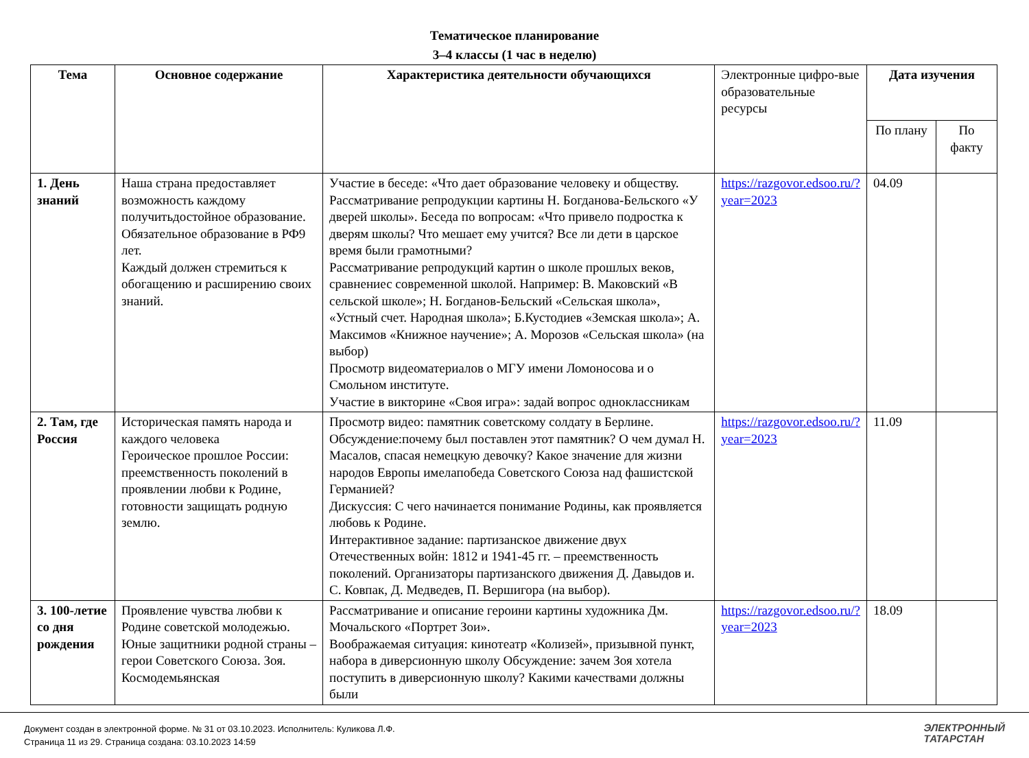Тематическое планирование
3–4 классы (1 час в неделю)
| Тема | Основное содержание | Характеристика деятельности обучающихся | Электронные цифро-вые образовательные ресурсы | Дата изучения | |
| | | | | По плану | По факту |
| 1. День знаний | Наша страна предоставляет возможность каждому получитьдостойное образование. Обязательное образование в РФ9 лет. Каждый должен стремиться к обогащению и расширению своих знаний. | Участие в беседе: «Что дает образование человеку и обществу. Рассматривание репродукции картины Н. Богданова-Бельского «У дверей школы». Беседа по вопросам: «Что привело подростка к дверям школы? Что мешает ему учится? Все ли дети в царское время были грамотными? Рассматривание репродукций картин о школе прошлых веков, сравнениес современной школой. Например: В. Маковский «В сельской школе»; Н. Богданов-Бельский «Сельская школа», «Устный счет. Народная школа»; Б.Кустодиев «Земская школа»; А. Максимов «Книжное научение»; А. Морозов «Сельская школа» (на выбор) Просмотр видеоматериалов о МГУ имени Ломоносова и о Смольном институте. Участие в викторине «Своя игра»: задай вопрос одноклассникам | https://razgovor.edsoo.ru/?year=2023 | 04.09 | |
| 2. Там, где Россия | Историческая память народа и каждого человека Героическое прошлое России: преемственность поколений в проявлении любви к Родине, готовности защищать родную землю. | Просмотр видео: памятник советскому солдату в Берлине. Обсуждение:почему был поставлен этот памятник? О чем думал Н. Масалов, спасая немецкую девочку? Какое значение для жизни народов Европы имелапобеда Советского Союза над фашистской Германией? Дискуссия: С чего начинается понимание Родины, как проявляется любовь к Родине. Интерактивное задание: партизанское движение двух Отечественных войн: 1812 и 1941-45 гг. – преемственность поколений. Организаторы партизанского движения Д. Давыдов и. С. Ковпак, Д. Медведев, П. Вершигора (на выбор). | https://razgovor.edsoo.ru/?year=2023 | 11.09 | |
| 3. 100-летие со дня рождения | Проявление чувства любви к Родине советской молодежью. Юные защитники родной страны – герои Советского Союза. Зоя. Космодемьянская | Рассматривание и описание героини картины художника Дм. Мочальского «Портрет Зои». Воображаемая ситуация: кинотеатр «Колизей», призывной пункт, набора в диверсионную школу Обсуждение: зачем Зоя хотела поступить в диверсионную школу? Какими качествами должны были | https://razgovor.edsoo.ru/?year=2023 | 18.09 | |
Документ создан в электронной форме. № 31 от 03.10.2023. Исполнитель: Куликова Л.Ф.
Страница 11 из 29. Страница создана: 03.10.2023 14:59
ЭЛЕКТРОННЫЙ
ТАТАРСТАН